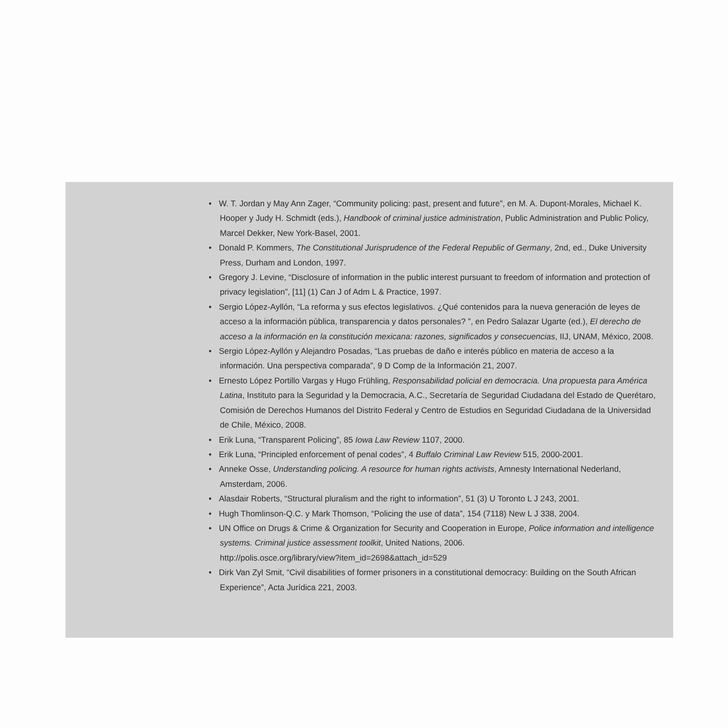• W. T. Jordan y May Ann Zager, “Community policing: past, present and future”, en M. A. Dupont-Morales, Michael K. Hooper y Judy H. Schmidt (eds.), Handbook of criminal justice administration, Public Administration and Public Policy, Marcel Dekker, New York-Basel, 2001.
• Donald P. Kommers, The Constitutional Jurisprudence of the Federal Republic of Germany, 2nd, ed., Duke University Press, Durham and London, 1997.
• Gregory J. Levine, “Disclosure of information in the public interest pursuant to freedom of information and protection of privacy legislation”, [11] (1) Can J of Adm L & Practice, 1997.
• Sergio López-Ayllón, “La reforma y sus efectos legislativos. ¿Qué contenidos para la nueva generación de leyes de acceso a la información pública, transparencia y datos personales? ”, en Pedro Salazar Ugarte (ed.), El derecho de acceso a la información en la constitución mexicana: razones, significados y consecuencias, IIJ, UNAM, México, 2008.
• Sergio López-Ayllón y Alejandro Posadas, “Las pruebas de daño e interés público en materia de acceso a la información. Una perspectiva comparada”, 9 D Comp de la Información 21, 2007.
• Ernesto López Portillo Vargas y Hugo Frühling, Responsabilidad policial en democracia. Una propuesta para América Latina, Instituto para la Seguridad y la Democracia, A.C., Secretaría de Seguridad Ciudadana del Estado de Querétaro, Comisión de Derechos Humanos del Distrito Federal y Centro de Estudios en Seguridad Ciudadana de la Universidad de Chile, México, 2008.
• Erik Luna, “Transparent Policing”, 85 Iowa Law Review 1107, 2000.
• Erik Luna, “Principled enforcement of penal codes”, 4 Buffalo Criminal Law Review 515, 2000-2001.
• Anneke Osse, Understanding policing. A resource for human rights activists, Amnesty International Nederland, Amsterdam, 2006.
• Alasdair Roberts, “Structural pluralism and the right to information”, 51 (3) U Toronto L J 243, 2001.
• Hugh Thomlinson-Q.C. y Mark Thomson, “Policing the use of data”, 154 (7118) New L J 338, 2004.
• UN Office on Drugs & Crime & Organization for Security and Cooperation in Europe, Police information and intelligence systems. Criminal justice assessment toolkit, United Nations, 2006.
http://polis.osce.org/library/view?item_id=2698&attach_id=529
• Dirk Van Zyl Smit, “Civil disabilities of former prisoners in a constitutional democracy: Building on the South African Experience”, Acta Jurídica 221, 2003.